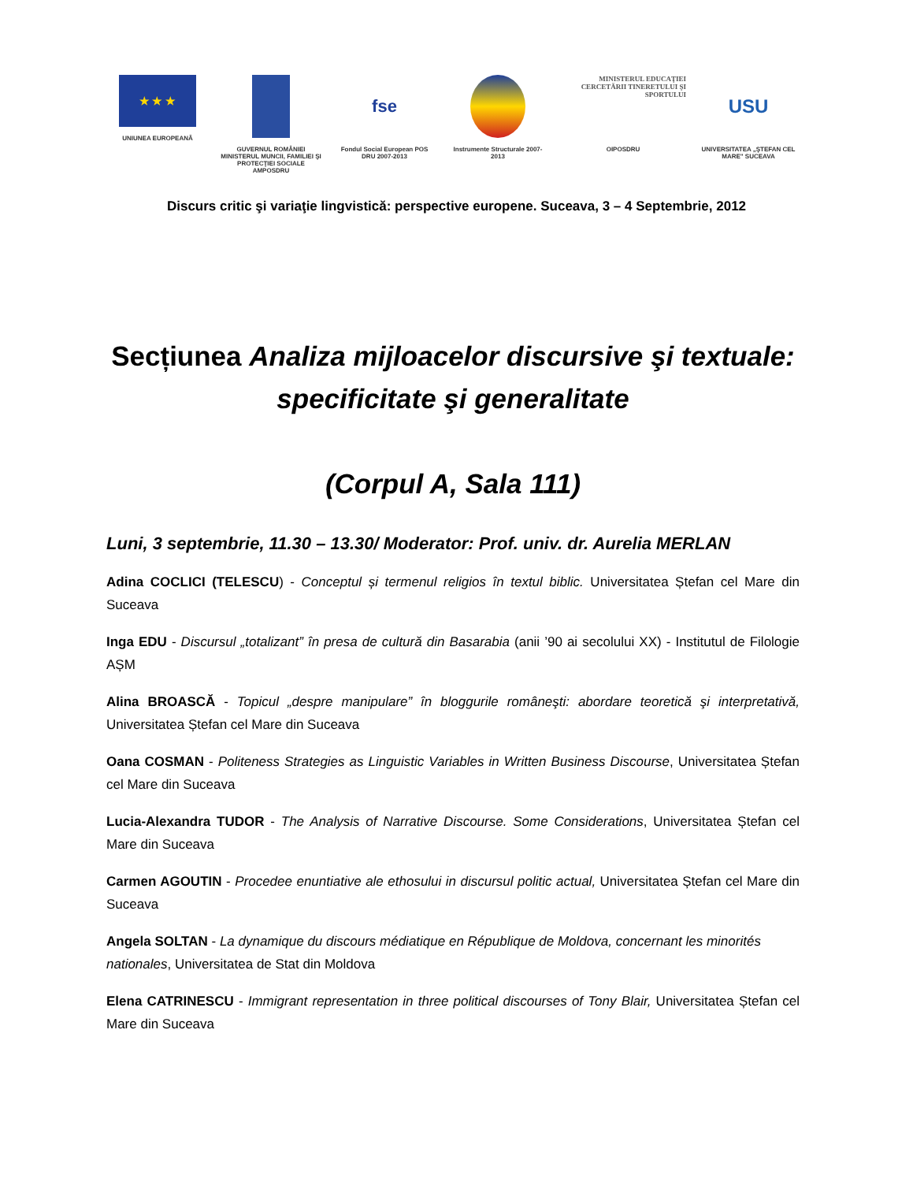★ ★ ★
UNIUNEA EUROPEANĂ
GUVERNUL ROMÂNIEI MINISTERUL MUNCII, FAMILIEI ŞI PROTECŢIEI SOCIALE AMPOSDRU
fse
Fondul Social European POS DRU 2007-2013
Instrumente Structurale 2007-2013
MINISTERUL EDUCAŢIEI CERCETĂRII TINERETULUI ŞI SPORTULUI
OIPOSDRU
USU
UNIVERSITATEA „ŞTEFAN CEL MARE" SUCEAVA
Discurs critic şi variaţie lingvistică: perspective europene. Suceava, 3 – 4 Septembrie, 2012
Secțiunea Analiza mijloacelor discursive şi textuale: specificitate şi generalitate
(Corpul A, Sala 111)
Luni, 3 septembrie, 11.30 – 13.30/ Moderator: Prof. univ. dr. Aurelia MERLAN
Adina COCLICI (TELESCU) - Conceptul și termenul religios în textul biblic. Universitatea Ștefan cel Mare din Suceava
Inga EDU - Discursul „totalizant” în presa de cultură din Basarabia (anii ’90 ai secolului XX) - Institutul de Filologie AȘM
Alina BROASCĂ - Topicul „despre manipulare” în bloggurile româneşti: abordare teoretică şi interpretativă, Universitatea Ștefan cel Mare din Suceava
Oana COSMAN - Politeness Strategies as Linguistic Variables in Written Business Discourse, Universitatea Ștefan cel Mare din Suceava
Lucia-Alexandra TUDOR - The Analysis of Narrative Discourse. Some Considerations, Universitatea Ștefan cel Mare din Suceava
Carmen AGOUTIN - Procedee enuntiative ale ethosului in discursul politic actual, Universitatea Ștefan cel Mare din Suceava
Angela SOLTAN - La dynamique du discours médiatique en République de Moldova, concernant les minorités nationales, Universitatea de Stat din Moldova
Elena CATRINESCU - Immigrant representation in three political discourses of Tony Blair, Universitatea Ștefan cel Mare din Suceava